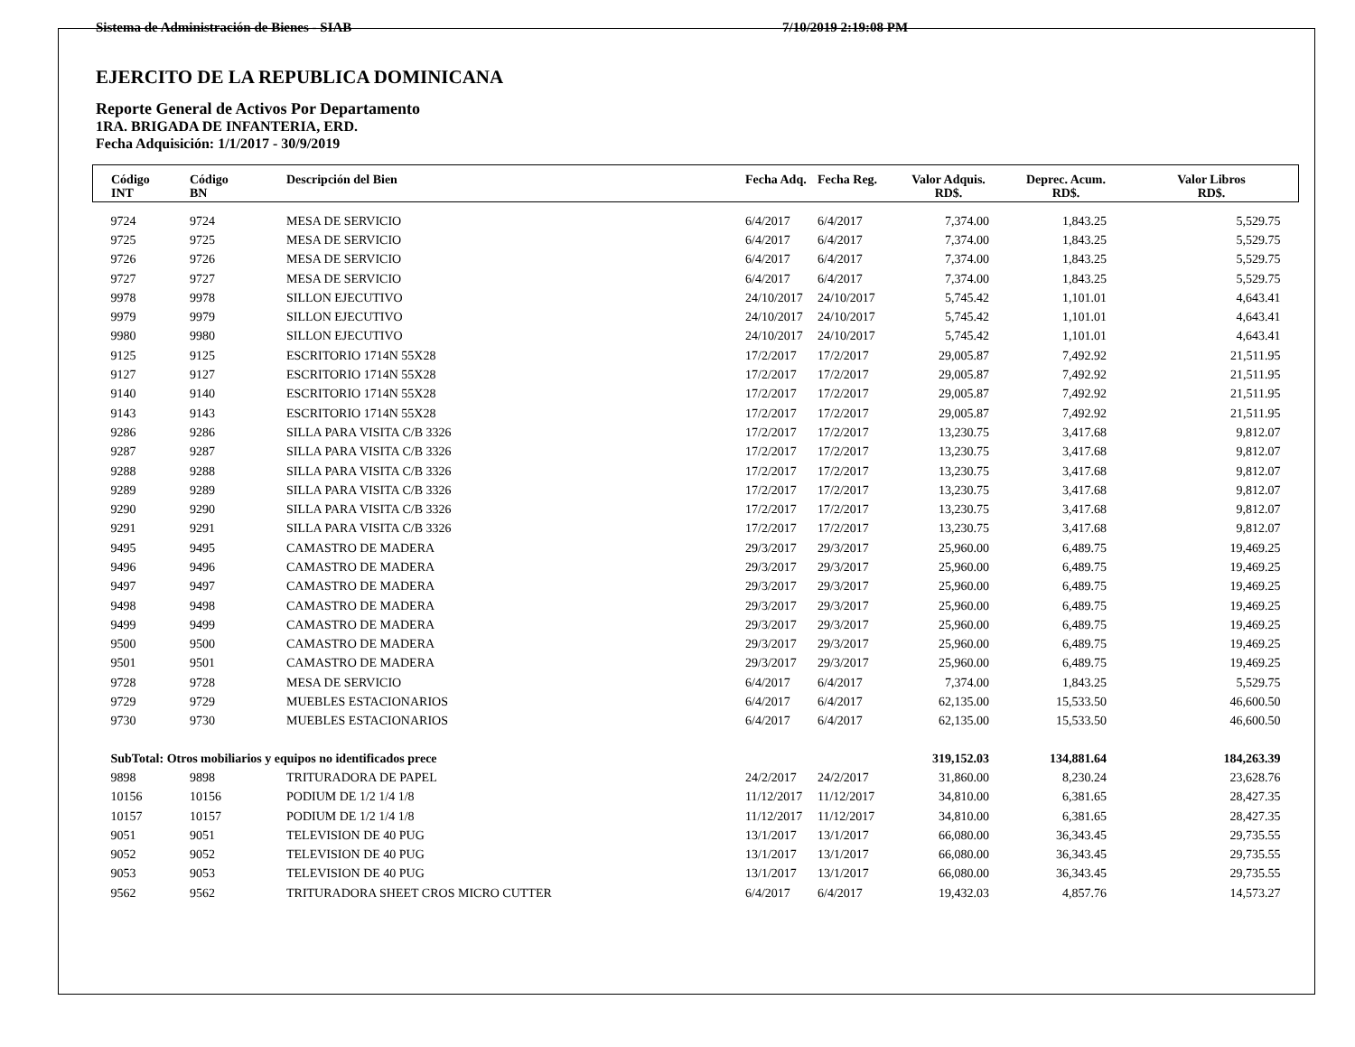Sistema de Administración de Bienes - SIAB 7/10/2019 2:19:08 PM
EJERCITO DE LA REPUBLICA DOMINICANA
Reporte General de Activos Por Departamento
1RA. BRIGADA DE INFANTERIA, ERD.
Fecha Adquisición: 1/1/2017 - 30/9/2019
| Código INT | Código BN | Descripción del Bien | Fecha Adq. | Fecha Reg. | Valor Adquis. RD$. | Deprec. Acum. RD$. | Valor Libros RD$. |
| --- | --- | --- | --- | --- | --- | --- | --- |
| 9724 | 9724 | MESA DE SERVICIO | 6/4/2017 | 6/4/2017 | 7,374.00 | 1,843.25 | 5,529.75 |
| 9725 | 9725 | MESA DE SERVICIO | 6/4/2017 | 6/4/2017 | 7,374.00 | 1,843.25 | 5,529.75 |
| 9726 | 9726 | MESA DE SERVICIO | 6/4/2017 | 6/4/2017 | 7,374.00 | 1,843.25 | 5,529.75 |
| 9727 | 9727 | MESA DE SERVICIO | 6/4/2017 | 6/4/2017 | 7,374.00 | 1,843.25 | 5,529.75 |
| 9978 | 9978 | SILLON EJECUTIVO | 24/10/2017 | 24/10/2017 | 5,745.42 | 1,101.01 | 4,643.41 |
| 9979 | 9979 | SILLON EJECUTIVO | 24/10/2017 | 24/10/2017 | 5,745.42 | 1,101.01 | 4,643.41 |
| 9980 | 9980 | SILLON EJECUTIVO | 24/10/2017 | 24/10/2017 | 5,745.42 | 1,101.01 | 4,643.41 |
| 9125 | 9125 | ESCRITORIO 1714N 55X28 | 17/2/2017 | 17/2/2017 | 29,005.87 | 7,492.92 | 21,511.95 |
| 9127 | 9127 | ESCRITORIO 1714N 55X28 | 17/2/2017 | 17/2/2017 | 29,005.87 | 7,492.92 | 21,511.95 |
| 9140 | 9140 | ESCRITORIO 1714N 55X28 | 17/2/2017 | 17/2/2017 | 29,005.87 | 7,492.92 | 21,511.95 |
| 9143 | 9143 | ESCRITORIO 1714N 55X28 | 17/2/2017 | 17/2/2017 | 29,005.87 | 7,492.92 | 21,511.95 |
| 9286 | 9286 | SILLA PARA VISITA C/B 3326 | 17/2/2017 | 17/2/2017 | 13,230.75 | 3,417.68 | 9,812.07 |
| 9287 | 9287 | SILLA PARA VISITA C/B 3326 | 17/2/2017 | 17/2/2017 | 13,230.75 | 3,417.68 | 9,812.07 |
| 9288 | 9288 | SILLA PARA VISITA C/B 3326 | 17/2/2017 | 17/2/2017 | 13,230.75 | 3,417.68 | 9,812.07 |
| 9289 | 9289 | SILLA PARA VISITA C/B 3326 | 17/2/2017 | 17/2/2017 | 13,230.75 | 3,417.68 | 9,812.07 |
| 9290 | 9290 | SILLA PARA VISITA C/B 3326 | 17/2/2017 | 17/2/2017 | 13,230.75 | 3,417.68 | 9,812.07 |
| 9291 | 9291 | SILLA PARA VISITA C/B 3326 | 17/2/2017 | 17/2/2017 | 13,230.75 | 3,417.68 | 9,812.07 |
| 9495 | 9495 | CAMASTRO DE MADERA | 29/3/2017 | 29/3/2017 | 25,960.00 | 6,489.75 | 19,469.25 |
| 9496 | 9496 | CAMASTRO DE MADERA | 29/3/2017 | 29/3/2017 | 25,960.00 | 6,489.75 | 19,469.25 |
| 9497 | 9497 | CAMASTRO DE MADERA | 29/3/2017 | 29/3/2017 | 25,960.00 | 6,489.75 | 19,469.25 |
| 9498 | 9498 | CAMASTRO DE MADERA | 29/3/2017 | 29/3/2017 | 25,960.00 | 6,489.75 | 19,469.25 |
| 9499 | 9499 | CAMASTRO DE MADERA | 29/3/2017 | 29/3/2017 | 25,960.00 | 6,489.75 | 19,469.25 |
| 9500 | 9500 | CAMASTRO DE MADERA | 29/3/2017 | 29/3/2017 | 25,960.00 | 6,489.75 | 19,469.25 |
| 9501 | 9501 | CAMASTRO DE MADERA | 29/3/2017 | 29/3/2017 | 25,960.00 | 6,489.75 | 19,469.25 |
| 9728 | 9728 | MESA DE SERVICIO | 6/4/2017 | 6/4/2017 | 7,374.00 | 1,843.25 | 5,529.75 |
| 9729 | 9729 | MUEBLES ESTACIONARIOS | 6/4/2017 | 6/4/2017 | 62,135.00 | 15,533.50 | 46,600.50 |
| 9730 | 9730 | MUEBLES ESTACIONARIOS | 6/4/2017 | 6/4/2017 | 62,135.00 | 15,533.50 | 46,600.50 |
| SubTotal: Otros mobiliarios y equipos no identificados prece | | | | | 319,152.03 | 134,881.64 | 184,263.39 |
| 9898 | 9898 | TRITURADORA DE PAPEL | 24/2/2017 | 24/2/2017 | 31,860.00 | 8,230.24 | 23,628.76 |
| 10156 | 10156 | PODIUM DE 1/2 1/4 1/8 | 11/12/2017 | 11/12/2017 | 34,810.00 | 6,381.65 | 28,427.35 |
| 10157 | 10157 | PODIUM DE 1/2 1/4 1/8 | 11/12/2017 | 11/12/2017 | 34,810.00 | 6,381.65 | 28,427.35 |
| 9051 | 9051 | TELEVISION DE 40 PUG | 13/1/2017 | 13/1/2017 | 66,080.00 | 36,343.45 | 29,735.55 |
| 9052 | 9052 | TELEVISION DE 40 PUG | 13/1/2017 | 13/1/2017 | 66,080.00 | 36,343.45 | 29,735.55 |
| 9053 | 9053 | TELEVISION DE 40 PUG | 13/1/2017 | 13/1/2017 | 66,080.00 | 36,343.45 | 29,735.55 |
| 9562 | 9562 | TRITURADORA SHEET CROS MICRO CUTTER | 6/4/2017 | 6/4/2017 | 19,432.03 | 4,857.76 | 14,573.27 |